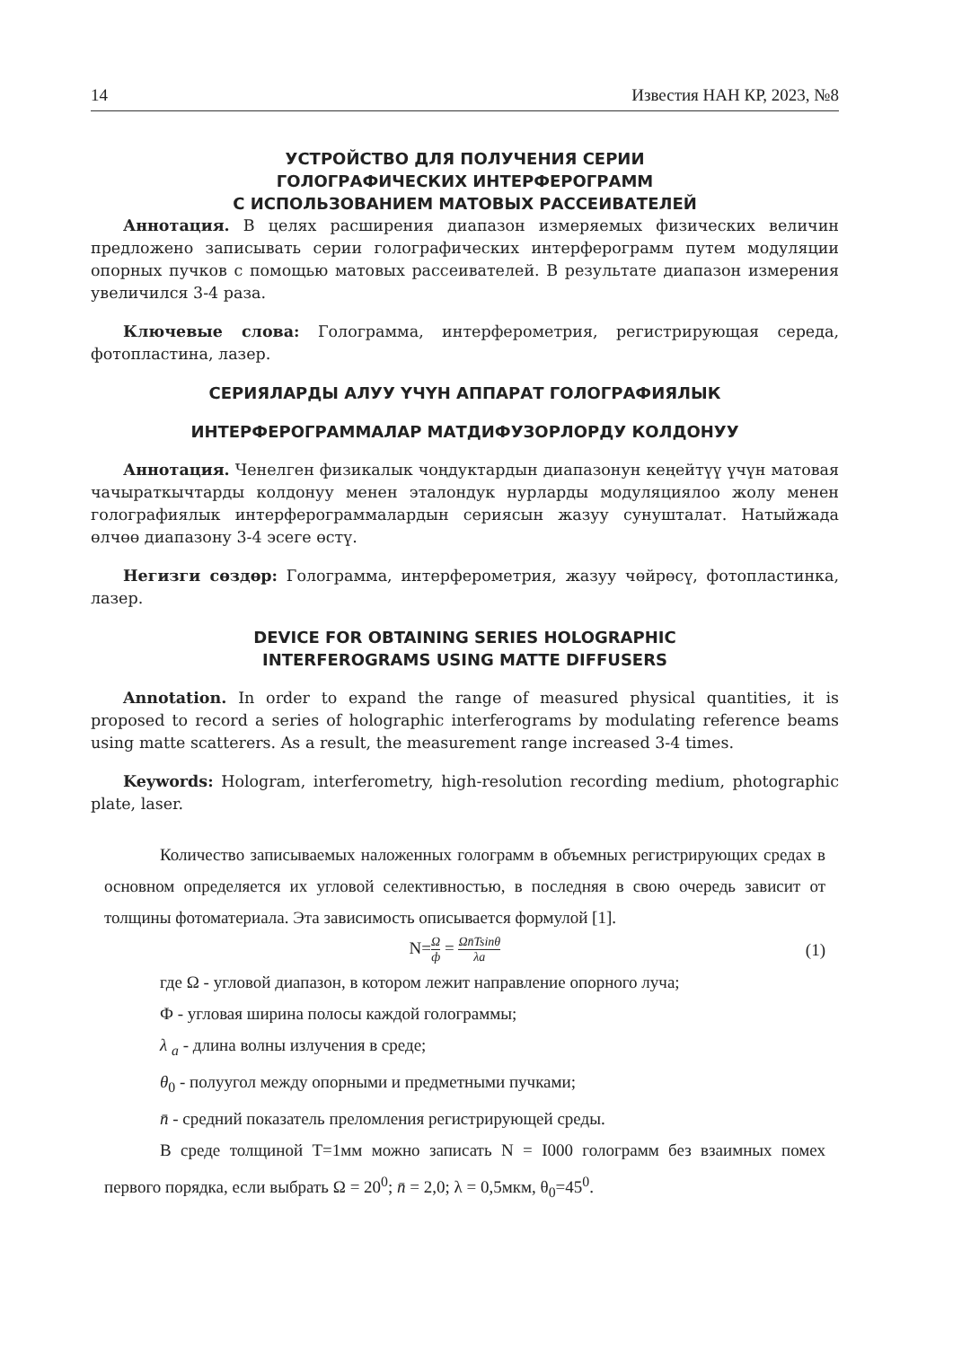14 Известия НАН КР, 2023, №8
УСТРОЙСТВО ДЛЯ ПОЛУЧЕНИЯ СЕРИИ
ГОЛОГРАФИЧЕСКИХ ИНТЕРФЕРОГРАММ
С ИСПОЛЬЗОВАНИЕМ МАТОВЫХ РАССЕИВАТЕЛЕЙ
Аннотация. В целях расширения диапазон измеряемых физических величин предложено записывать серии голографических интерферограмм путем модуляции опорных пучков с помощью матовых рассеивателей. В результате диапазон измерения увеличился 3-4 раза.
Ключевые слова: Голограмма, интерферометрия, регистрирующая середа, фотопластина, лазер.
СЕРИЯЛАРДЫ АЛУУ ҮЧҮН АППАРАТ ГОЛОГРАФИЯЛЫК
ИНТЕРФЕРОГРАММАЛАР МАТДИФУЗОРЛОРДУ КОЛДОНУУ
Аннотация. Ченелген физикалык чоңдуктардын диапазонун кеңейтүү үчүн матовая чачыраткычтарды колдонуу менен эталондук нурларды модуляциялоо жолу менен голографиялык интерферограммалардын сериясын жазуу сунушталат. Натыйжада өлчөө диапазону 3-4 эсеге өстү.
Негизги сөздөр: Голограмма, интерферометрия, жазуу чөйрөсү, фотопластинка, лазер.
DEVICE FOR OBTAINING SERIES HOLOGRAPHIC
INTERFEROGRAMS USING MATTE DIFFUSERS
Annotation. In order to expand the range of measured physical quantities, it is proposed to record a series of holographic interferograms by modulating reference beams using matte scatterers. As a result, the measurement range increased 3-4 times.
Keywords: Hologram, interferometry, high-resolution recording medium, photographic plate, laser.
Количество записываемых наложенных голограмм в объемных регистрирующих средах в основном определяется их угловой селективностью, в последняя в свою очередь зависит от толщины фотоматериала. Эта зависимость описывается формулой [1].
N=Ω ф = Ωn̄Tsinθ λa (1)
где Ω - угловой диапазон, в котором лежит направление опорного луча;
Ф - угловая ширина полосы каждой голограммы;
λ <sub>a</sub> - длина волны излучения в среде;
θ<sub>0</sub> - полуугол между опорными и предметными пучками;
n̄ - средний показатель преломления регистрирующей среды.
В среде толщиной T=1мм можно записать N = I000 голограмм без взаимных помех первого порядка, если выбрать Ω = 20<sup>0</sup>; n̄ = 2,0; λ = 0,5мкм, θ<sub>0</sub>=45<sup>0</sup>.